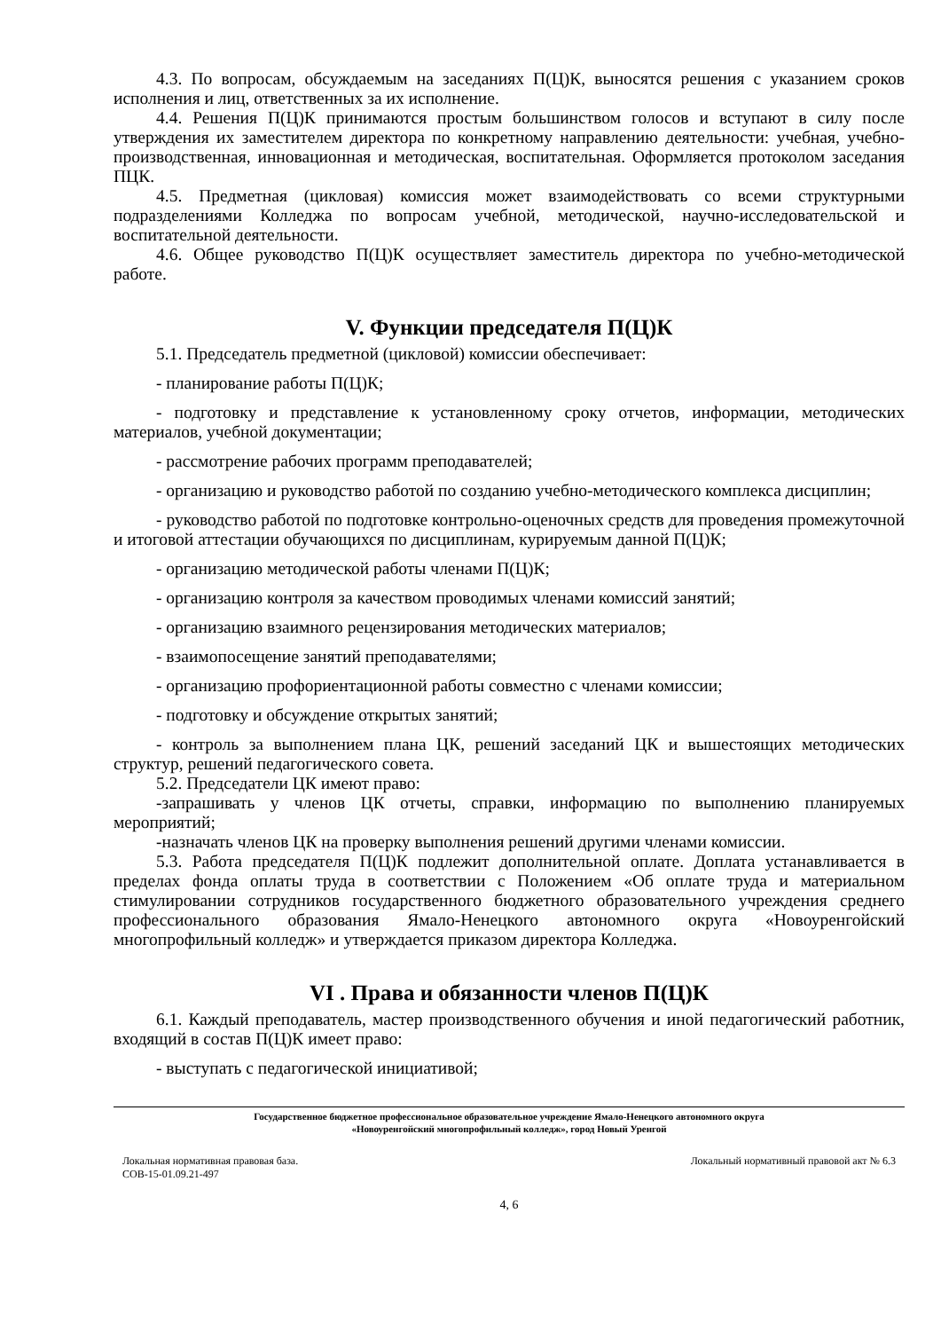4.3. По вопросам, обсуждаемым на заседаниях П(Ц)К, выносятся решения с указанием сроков исполнения и лиц, ответственных за их исполнение.
4.4. Решения П(Ц)К принимаются простым большинством голосов и вступают в силу после утверждения их заместителем директора по конкретному направлению деятельности: учебная, учебно-производственная, инновационная и методическая, воспитательная. Оформляется протоколом заседания ПЦК.
4.5. Предметная (цикловая) комиссия может взаимодействовать со всеми структурными подразделениями Колледжа по вопросам учебной, методической, научно-исследовательской и воспитательной деятельности.
4.6. Общее руководство П(Ц)К осуществляет заместитель директора по учебно-методической работе.
V. Функции председателя П(Ц)К
5.1. Председатель предметной (цикловой) комиссии обеспечивает:
- планирование работы П(Ц)К;
- подготовку и представление к установленному сроку отчетов, информации, методических материалов, учебной документации;
- рассмотрение рабочих программ преподавателей;
- организацию и руководство работой по созданию учебно-методического комплекса дисциплин;
- руководство работой по подготовке контрольно-оценочных средств для проведения промежуточной и итоговой аттестации обучающихся по дисциплинам, курируемым данной П(Ц)К;
- организацию методической работы членами П(Ц)К;
- организацию контроля за качеством проводимых членами комиссий занятий;
- организацию взаимного рецензирования методических материалов;
- взаимопосещение занятий преподавателями;
- организацию профориентационной работы совместно с членами комиссии;
- подготовку и обсуждение открытых занятий;
- контроль за выполнением плана ЦК, решений заседаний ЦК и вышестоящих методических структур, решений педагогического совета.
5.2. Председатели ЦК имеют право:
-запрашивать у членов ЦК отчеты, справки, информацию по выполнению планируемых мероприятий;
-назначать членов ЦК на проверку выполнения решений другими членами комиссии.
5.3. Работа председателя П(Ц)К подлежит дополнительной оплате. Доплата устанавливается в пределах фонда оплаты труда в соответствии с Положением «Об оплате труда и материальном стимулировании сотрудников государственного бюджетного образовательного учреждения среднего профессионального образования Ямало-Ненецкого автономного округа «Новоуренгойский многопрофильный колледж» и утверждается приказом директора Колледжа.
VI . Права и обязанности членов П(Ц)К
6.1. Каждый преподаватель, мастер производственного обучения и иной педагогический работник, входящий в состав П(Ц)К имеет право:
- выступать с педагогической инициативой;
Государственное бюджетное профессиональное образовательное учреждение Ямало-Ненецкого автономного округа
«Новоуренгойский многопрофильный колледж», город Новый Уренгой
Локальная нормативная правовая база.
СОВ-15-01.09.21-497
Локальный нормативный правовой акт № 6.3
4, 6